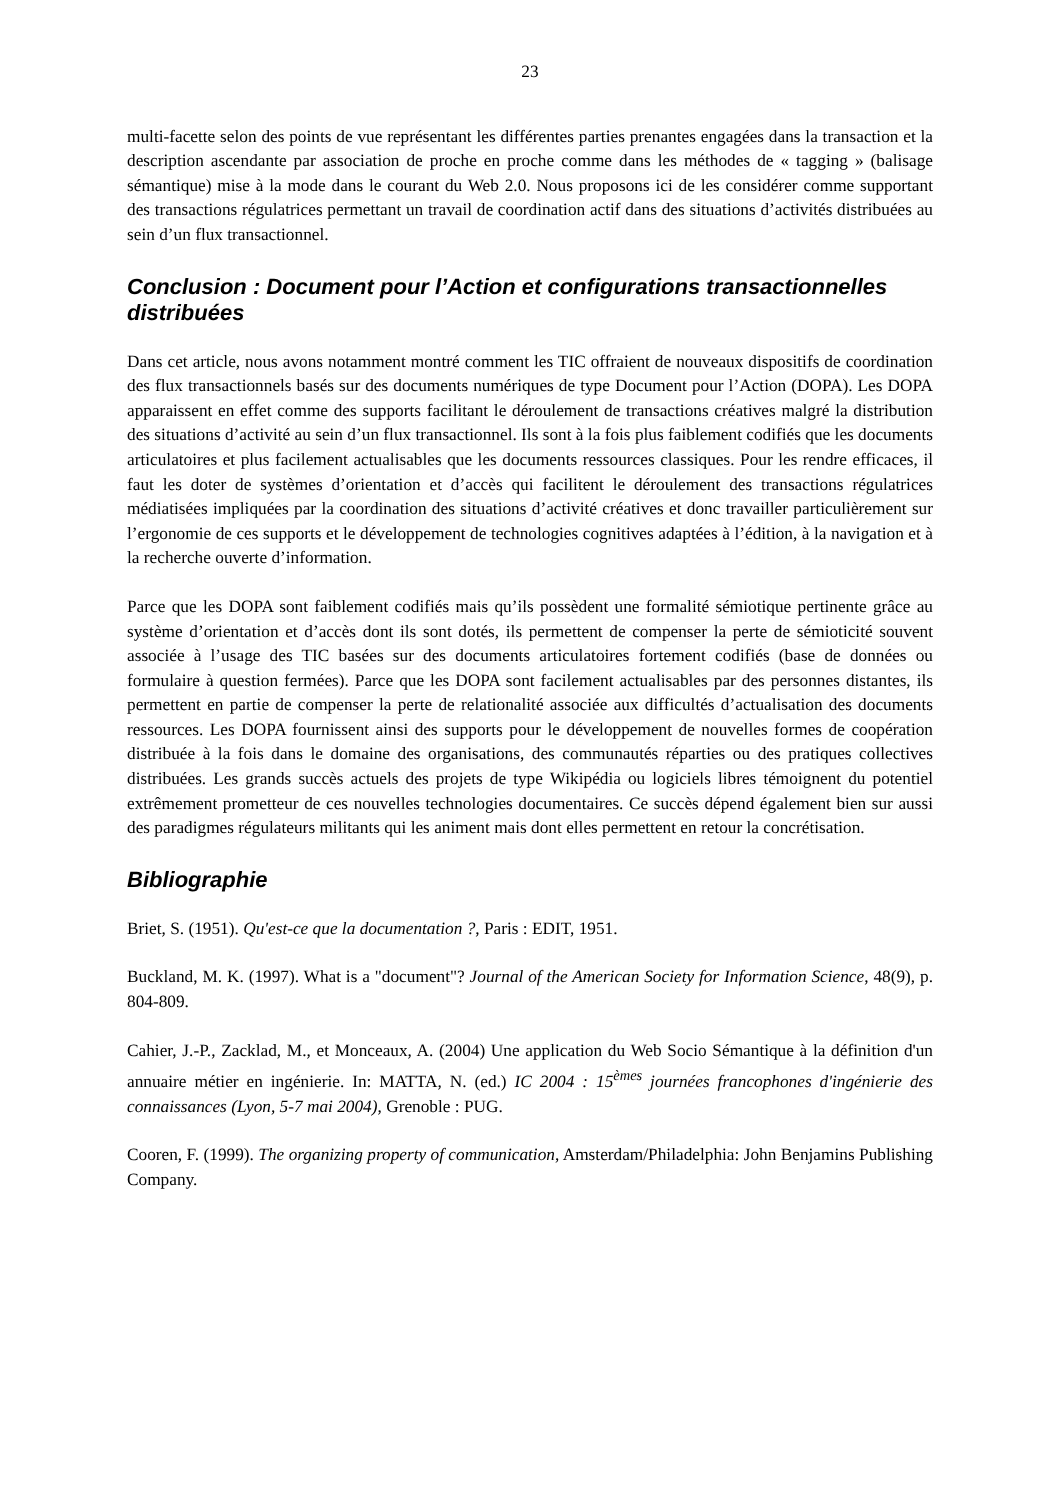23
multi-facette selon des points de vue représentant les différentes parties prenantes engagées dans la transaction et la description ascendante par association de proche en proche comme dans les méthodes de « tagging » (balisage sémantique) mise à la mode dans le courant du Web 2.0. Nous proposons ici de les considérer comme supportant des transactions régulatrices permettant un travail de coordination actif dans des situations d’activités distribuées au sein d’un flux transactionnel.
Conclusion : Document pour l’Action et configurations transactionnelles distribuées
Dans cet article, nous avons notamment montré comment les TIC offraient de nouveaux dispositifs de coordination des flux transactionnels basés sur des documents numériques de type Document pour l’Action (DOPA). Les DOPA apparaissent en effet comme des supports facilitant le déroulement de transactions créatives malgré la distribution des situations d’activité au sein d’un flux transactionnel. Ils sont à la fois plus faiblement codifiés que les documents articulatoires et plus facilement actualisables que les documents ressources classiques. Pour les rendre efficaces, il faut les doter de systèmes d’orientation et d’accès qui facilitent le déroulement des transactions régulatrices médiatisées impliquées par la coordination des situations d’activité créatives et donc travailler particulièrement sur l’ergonomie de ces supports et le développement de technologies cognitives adaptées à l’édition, à la navigation et à la recherche ouverte d’information.
Parce que les DOPA sont faiblement codifiés mais qu’ils possèdent une formalité sémiotique pertinente grâce au système d’orientation et d’accès dont ils sont dotés, ils permettent de compenser la perte de sémioticité souvent associée à l’usage des TIC basées sur des documents articulatoires fortement codifiés (base de données ou formulaire à question fermées). Parce que les DOPA sont facilement actualisables par des personnes distantes, ils permettent en partie de compenser la perte de relationalité associée aux difficultés d’actualisation des documents ressources. Les DOPA fournissent ainsi des supports pour le développement de nouvelles formes de coopération distribuée à la fois dans le domaine des organisations, des communautés réparties ou des pratiques collectives distribuées. Les grands succès actuels des projets de type Wikipédia ou logiciels libres témoignent du potentiel extrêmement prometteur de ces nouvelles technologies documentaires. Ce succès dépend également bien sur aussi des paradigmes régulateurs militants qui les animent mais dont elles permettent en retour la concrétisation.
Bibliographie
Briet, S. (1951). Qu'est-ce que la documentation ?, Paris : EDIT, 1951.
Buckland, M. K. (1997). What is a "document"? Journal of the American Society for Information Science, 48(9), p. 804-809.
Cahier, J.-P., Zacklad, M., et Monceaux, A. (2004) Une application du Web Socio Sémantique à la définition d'un annuaire métier en ingénierie. In: MATTA, N. (ed.) IC 2004 : 15<sup>èmes</sup> journées francophones d'ingénierie des connaissances (Lyon, 5-7 mai 2004), Grenoble : PUG.
Cooren, F. (1999). The organizing property of communication, Amsterdam/Philadelphia: John Benjamins Publishing Company.